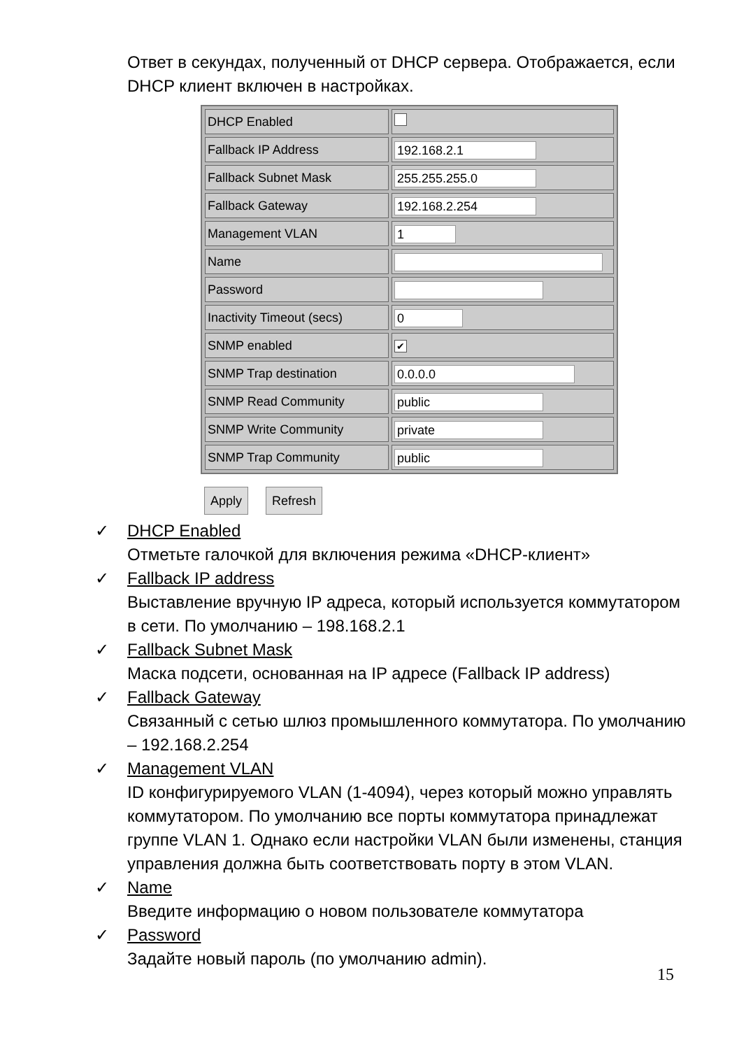Ответ в секундах, полученный от DHCP сервера. Отображается, если DHCP клиент включен в настройках.
| DHCP Enabled | |
| Fallback IP Address | 192.168.2.1 |
| Fallback Subnet Mask | 255.255.255.0 |
| Fallback Gateway | 192.168.2.254 |
| Management VLAN | 1 |
| Name | |
| Password | |
| Inactivity Timeout (secs) | 0 |
| SNMP enabled | ✔ |
| SNMP Trap destination | 0.0.0.0 |
| SNMP Read Community | public |
| SNMP Write Community | private |
| SNMP Trap Community | public |
Apply Refresh
✓ DHCP Enabled
Отметьте галочкой для включения режима «DHCP-клиент»
✓ Fallback IP address
Выставление вручную IP адреса, который используется коммутатором в сети. По умолчанию – 198.168.2.1
✓ Fallback Subnet Mask
Маска подсети, основанная на IP адресе (Fallback IP address)
✓ Fallback Gateway
Связанный с сетью шлюз промышленного коммутатора. По умолчанию – 192.168.2.254
✓ Management VLAN
ID конфигурируемого VLAN (1-4094), через который можно управлять коммутатором. По умолчанию все порты коммутатора принадлежат группе VLAN 1. Однако если настройки VLAN были изменены, станция управления должна быть соответствовать порту в этом VLAN.
✓ Name
Введите информацию о новом пользователе коммутатора
✓ Password
Задайте новый пароль (по умолчанию admin).
15